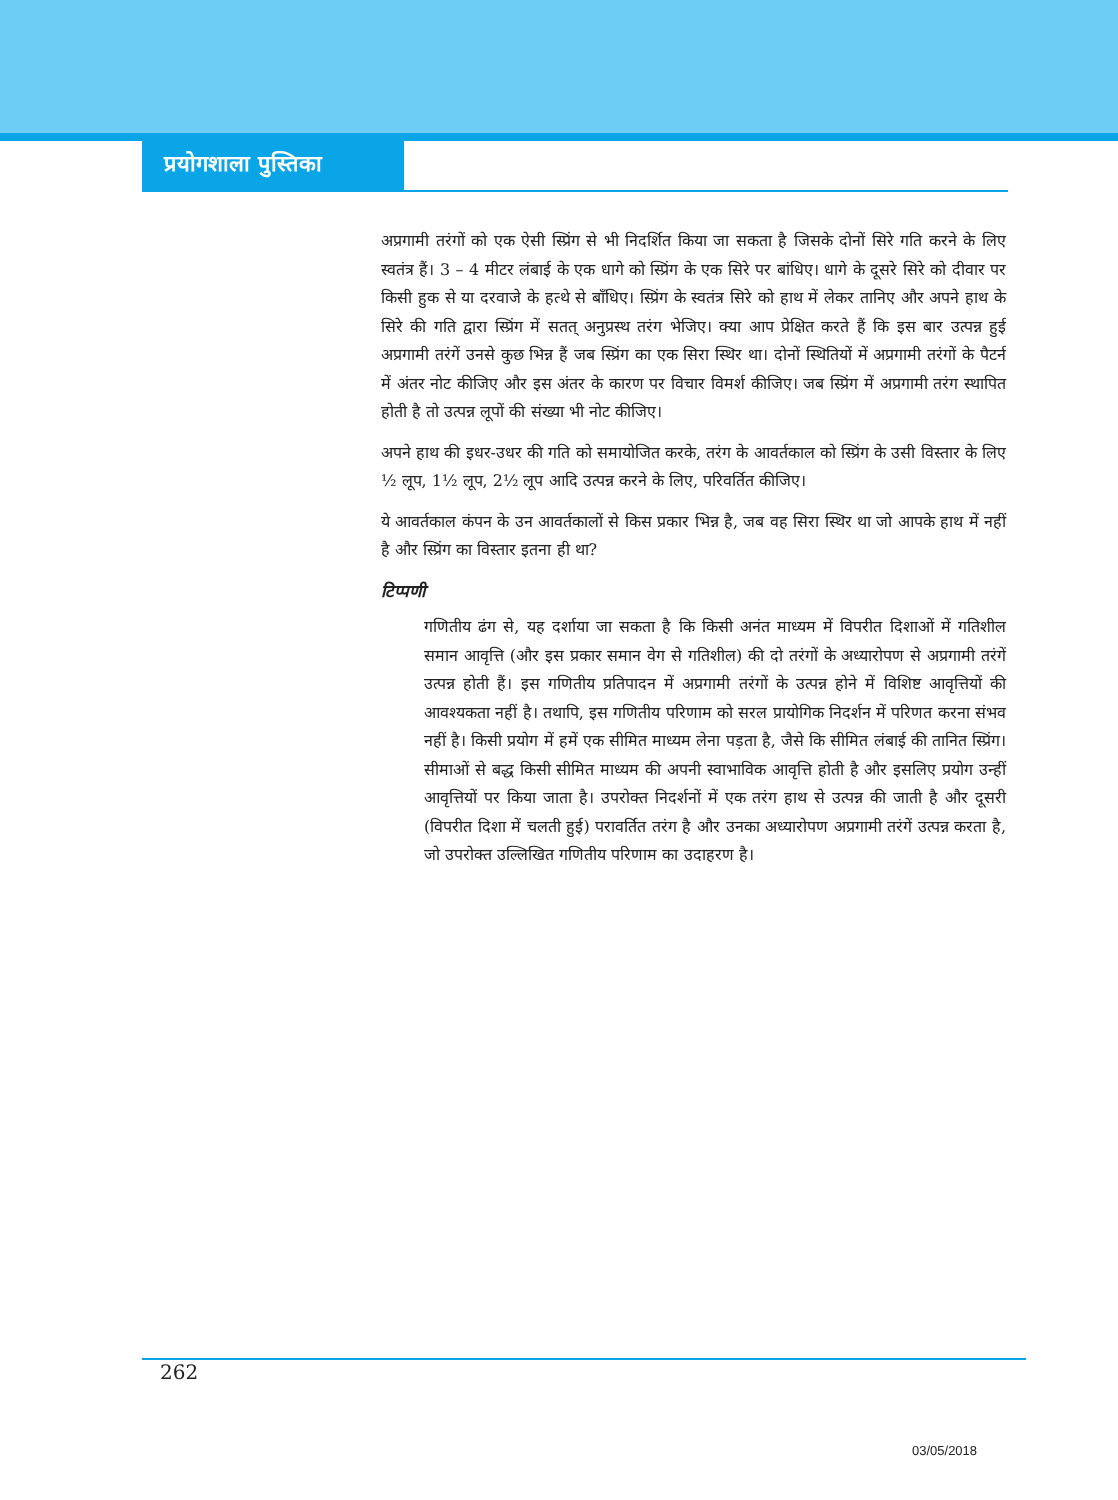प्रयोगशाला पुस्तिका
अप्रगामी तरंगों को एक ऐसी स्प्रिंग से भी निदर्शित किया जा सकता है जिसके दोनों सिरे गति करने के लिए स्वतंत्र हैं। 3 – 4 मीटर लंबाई के एक धागे को स्प्रिंग के एक सिरे पर बांधिए। धागे के दूसरे सिरे को दीवार पर किसी हुक से या दरवाजे के हत्थे से बाँधिए। स्प्रिंग के स्वतंत्र सिरे को हाथ में लेकर तानिए और अपने हाथ के सिरे की गति द्वारा स्प्रिंग में सतत् अनुप्रस्थ तरंग भेजिए। क्या आप प्रेक्षित करते हैं कि इस बार उत्पन्न हुई अप्रगामी तरंगें उनसे कुछ भिन्न हैं जब स्प्रिंग का एक सिरा स्थिर था। दोनों स्थितियों में अप्रगामी तरंगों के पैटर्न में अंतर नोट कीजिए और इस अंतर के कारण पर विचार विमर्श कीजिए। जब स्प्रिंग में अप्रगामी तरंग स्थापित होती है तो उत्पन्न लूपों की संख्या भी नोट कीजिए।
अपने हाथ की इधर-उधर की गति को समायोजित करके, तरंग के आवर्तकाल को स्प्रिंग के उसी विस्तार के लिए ½ लूप, 1½ लूप, 2½ लूप आदि उत्पन्न करने के लिए, परिवर्तित कीजिए।
ये आवर्तकाल कंपन के उन आवर्तकालों से किस प्रकार भिन्न है, जब वह सिरा स्थिर था जो आपके हाथ में नहीं है और स्प्रिंग का विस्तार इतना ही था?
टिप्पणी
गणितीय ढंग से, यह दर्शाया जा सकता है कि किसी अनंत माध्यम में विपरीत दिशाओं में गतिशील समान आवृत्ति (और इस प्रकार समान वेग से गतिशील) की दो तरंगों के अध्यारोपण से अप्रगामी तरंगें उत्पन्न होती हैं। इस गणितीय प्रतिपादन में अप्रगामी तरंगों के उत्पन्न होने में विशिष्ट आवृत्तियों की आवश्यकता नहीं है। तथापि, इस गणितीय परिणाम को सरल प्रायोगिक निदर्शन में परिणत करना संभव नहीं है। किसी प्रयोग में हमें एक सीमित माध्यम लेना पड़ता है, जैसे कि सीमित लंबाई की तानित स्प्रिंग। सीमाओं से बद्ध किसी सीमित माध्यम की अपनी स्वाभाविक आवृत्ति होती है और इसलिए प्रयोग उन्हीं आवृत्तियों पर किया जाता है। उपरोक्त निदर्शनों में एक तरंग हाथ से उत्पन्न की जाती है और दूसरी (विपरीत दिशा में चलती हुई) परावर्तित तरंग है और उनका अध्यारोपण अप्रगामी तरंगें उत्पन्न करता है, जो उपरोक्त उल्लिखित गणितीय परिणाम का उदाहरण है।
262
03/05/2018